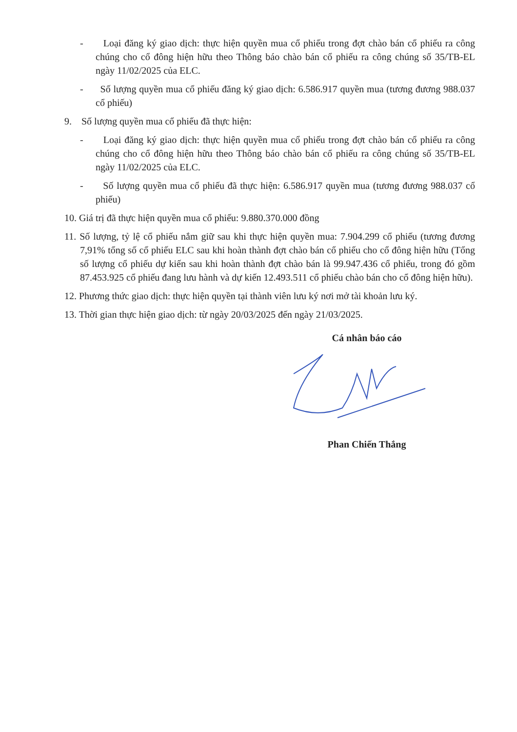- Loại đăng ký giao dịch: thực hiện quyền mua cổ phiếu trong đợt chào bán cổ phiếu ra công chúng cho cổ đông hiện hữu theo Thông báo chào bán cổ phiếu ra công chúng số 35/TB-EL ngày 11/02/2025 của ELC.
- Số lượng quyền mua cổ phiếu đăng ký giao dịch: 6.586.917 quyền mua (tương đương 988.037 cổ phiếu)
9. Số lượng quyền mua cổ phiếu đã thực hiện:
- Loại đăng ký giao dịch: thực hiện quyền mua cổ phiếu trong đợt chào bán cổ phiếu ra công chúng cho cổ đông hiện hữu theo Thông báo chào bán cổ phiếu ra công chúng số 35/TB-EL ngày 11/02/2025 của ELC.
- Số lượng quyền mua cổ phiếu đã thực hiện: 6.586.917 quyền mua (tương đương 988.037 cổ phiếu)
10. Giá trị đã thực hiện quyền mua cổ phiếu: 9.880.370.000 đồng
11. Số lượng, tỷ lệ cổ phiếu nắm giữ sau khi thực hiện quyền mua: 7.904.299 cổ phiếu (tương đương 7,91% tổng số cổ phiếu ELC sau khi hoàn thành đợt chào bán cổ phiếu cho cổ đông hiện hữu (Tổng số lượng cổ phiếu dự kiến sau khi hoàn thành đợt chào bán là 99.947.436 cổ phiếu, trong đó gồm 87.453.925 cổ phiếu đang lưu hành và dự kiến 12.493.511 cổ phiếu chào bán cho cổ đông hiện hữu).
12. Phương thức giao dịch: thực hiện quyền tại thành viên lưu ký nơi mở tài khoản lưu ký.
13. Thời gian thực hiện giao dịch: từ ngày 20/03/2025 đến ngày 21/03/2025.
Cá nhân báo cáo
Phan Chiến Thắng